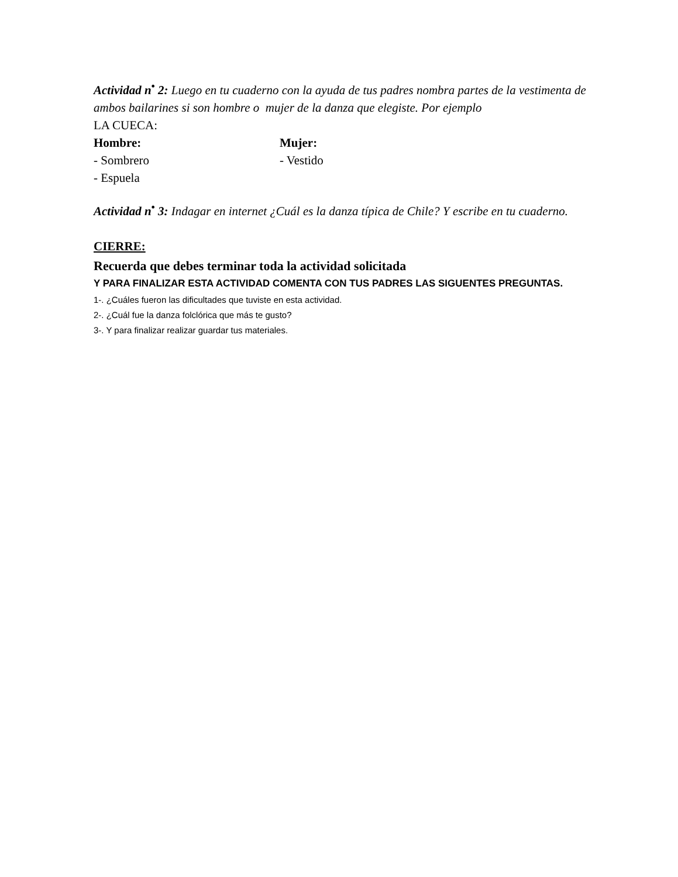Actividad n<sup>•</sup> 2: Luego en tu cuaderno con la ayuda de tus padres nombra partes de la vestimenta de ambos bailarines si son hombre o mujer de la danza que elegiste. Por ejemplo
LA CUECA:
Hombre: Mujer:
- Sombrero - Vestido
- Espuela
Actividad n<sup>•</sup> 3: Indagar en internet ¿Cuál es la danza típica de Chile? Y escribe en tu cuaderno.
CIERRE:
Recuerda que debes terminar toda la actividad solicitada
Y PARA FINALIZAR ESTA ACTIVIDAD COMENTA CON TUS PADRES LAS SIGUENTES PREGUNTAS.
1-. ¿Cuáles fueron las dificultades que tuviste en esta actividad.
2-. ¿Cuál fue la danza folclórica que más te gusto?
3-. Y para finalizar realizar guardar tus materiales.